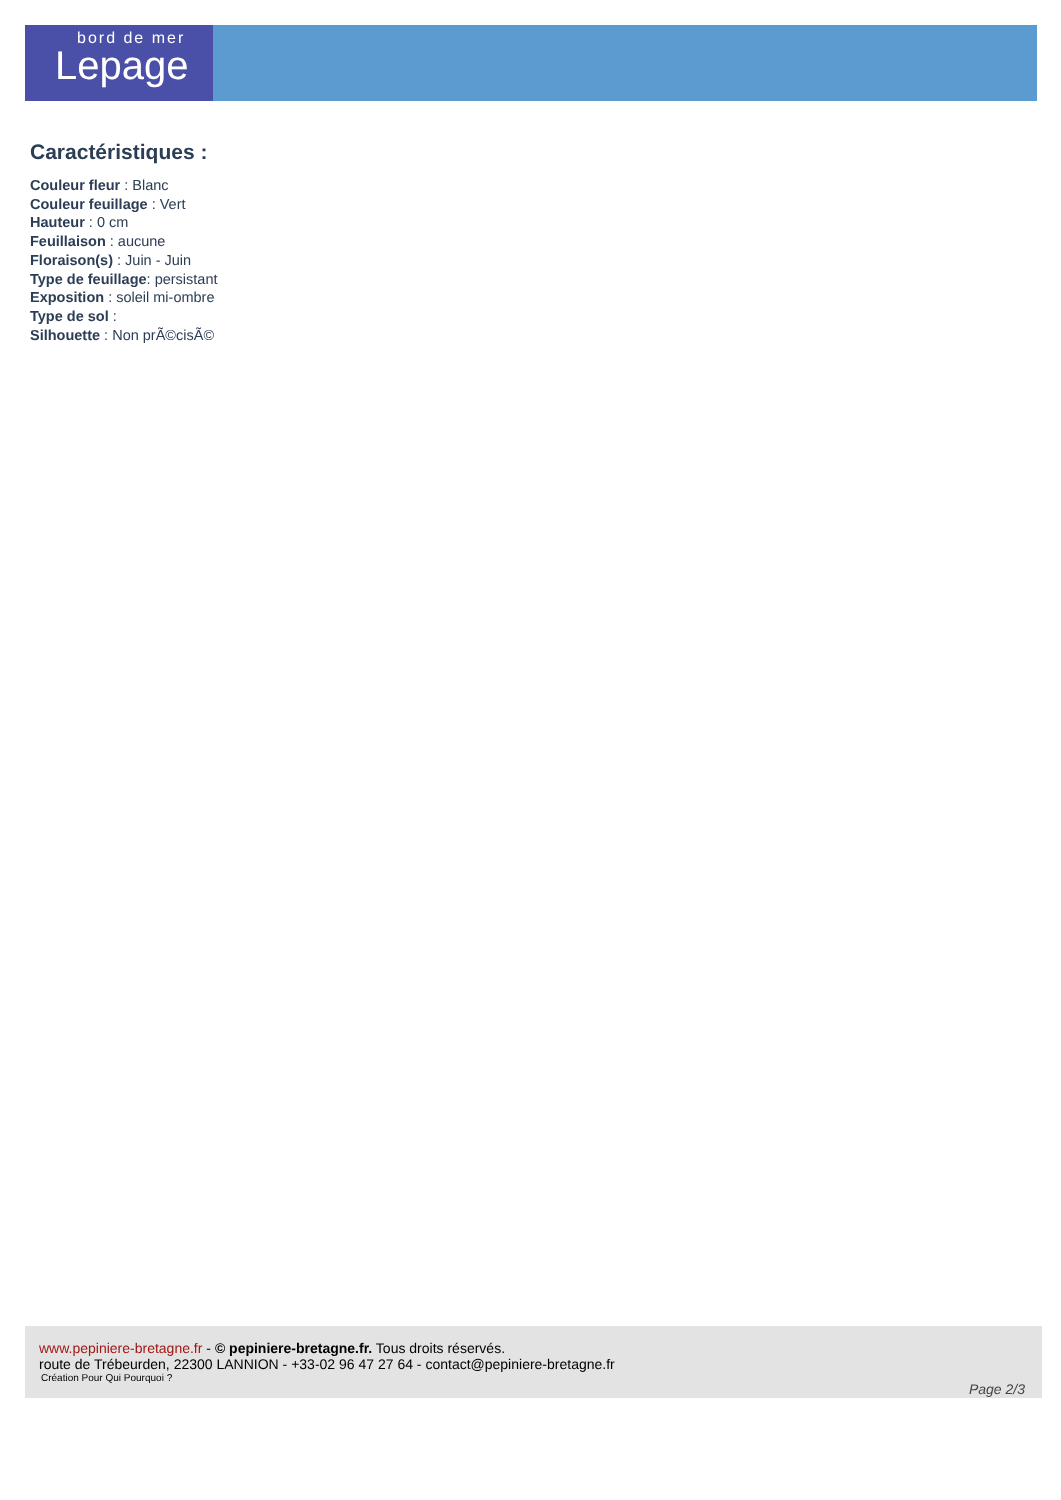bord de mer
Lepage
Caractéristiques :
Couleur fleur : Blanc
Couleur feuillage : Vert
Hauteur : 0 cm
Feuillaison : aucune
Floraison(s) : Juin - Juin
Type de feuillage: persistant
Exposition : soleil mi-ombre
Type de sol :
Silhouette : Non prÃ©cisÃ©
www.pepiniere-bretagne.fr - © pepiniere-bretagne.fr. Tous droits réservés.
route de Trébeurden, 22300 LANNION - +33-02 96 47 27 64 - contact@pepiniere-bretagne.fr
Création Pour Qui Pourquoi ?
Page 2/3